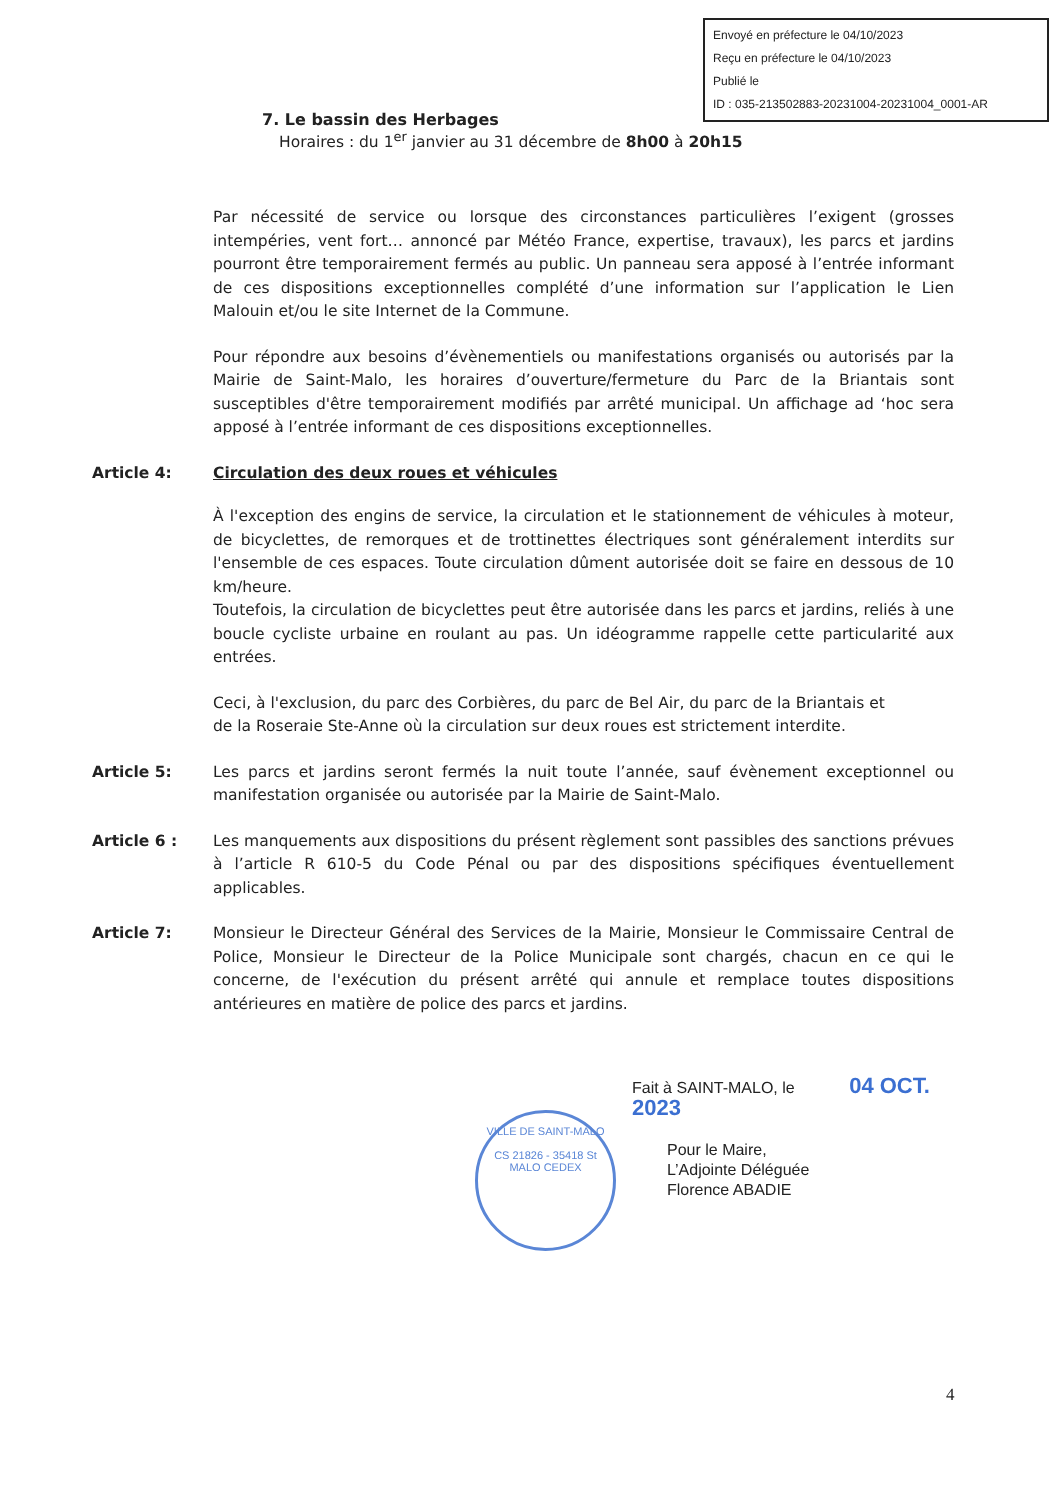Envoyé en préfecture le 04/10/2023
Reçu en préfecture le 04/10/2023
Publié le
ID : 035-213502883-20231004-20231004_0001-AR
7. Le bassin des Herbages
Horaires : du 1<sup>er</sup> janvier au 31 décembre de 8h00 à 20h15
Par nécessité de service ou lorsque des circonstances particulières l’exigent (grosses intempéries, vent fort… annoncé par Météo France, expertise, travaux), les parcs et jardins pourront être temporairement fermés au public. Un panneau sera apposé à l’entrée informant de ces dispositions exceptionnelles complété d’une information sur l’application le Lien Malouin et/ou le site Internet de la Commune.
Pour répondre aux besoins d’évènementiels ou manifestations organisés ou autorisés par la Mairie de Saint-Malo, les horaires d’ouverture/fermeture du Parc de la Briantais sont susceptibles d'être temporairement modifiés par arrêté municipal. Un affichage ad ‘hoc sera apposé à l’entrée informant de ces dispositions exceptionnelles.
Article 4: Circulation des deux roues et véhicules
À l'exception des engins de service, la circulation et le stationnement de véhicules à moteur, de bicyclettes, de remorques et de trottinettes électriques sont généralement interdits sur l'ensemble de ces espaces. Toute circulation dûment autorisée doit se faire en dessous de 10 km/heure.
Toutefois, la circulation de bicyclettes peut être autorisée dans les parcs et jardins, reliés à une boucle cycliste urbaine en roulant au pas. Un idéogramme rappelle cette particularité aux entrées.
Ceci, à l'exclusion, du parc des Corbières, du parc de Bel Air, du parc de la Briantais et
de la Roseraie Ste-Anne où la circulation sur deux roues est strictement interdite.
Article 5: Les parcs et jardins seront fermés la nuit toute l’année, sauf évènement exceptionnel ou manifestation organisée ou autorisée par la Mairie de Saint-Malo.
Article 6 : Les manquements aux dispositions du présent règlement sont passibles des sanctions prévues à l’article R 610-5 du Code Pénal ou par des dispositions spécifiques éventuellement applicables.
Article 7: Monsieur le Directeur Général des Services de la Mairie, Monsieur le Commissaire Central de Police, Monsieur le Directeur de la Police Municipale sont chargés, chacun en ce qui le concerne, de l'exécution du présent arrêté qui annule et remplace toutes dispositions antérieures en matière de police des parcs et jardins.
Fait à SAINT-MALO, le 04 OCT. 2023
Pour le Maire,
L’Adjointe Déléguée
Florence ABADIE
VILLE DE SAINT-MALO
CS 21826 - 35418 St MALO CEDEX
4